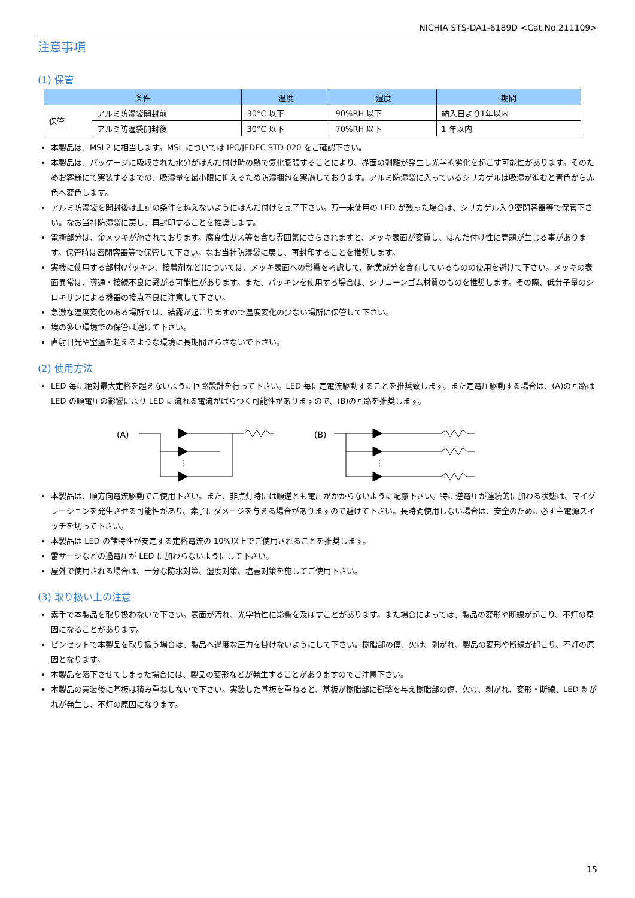NICHIA STS-DA1-6189D <Cat.No.211109>
注意事項
(1) 保管
| 条件 | | 温度 | 湿度 | 期間 |
| --- | --- | --- | --- | --- |
| 保管 | アルミ防湿袋開封前 | 30°C 以下 | 90%RH 以下 | 納入日より1年以内 |
| | アルミ防湿袋開封後 | 30°C 以下 | 70%RH 以下 | 1 年以内 |
本製品は、MSL2 に相当します。MSL については IPC/JEDEC STD-020 をご確認下さい。
本製品は、パッケージに吸収された水分がはんだ付け時の熱で気化膨張することにより、界面の剥離が発生し光学的劣化を起こす可能性があります。そのためお客様にて実装するまでの、吸湿量を最小限に抑えるため防湿梱包を実施しております。アルミ防湿袋に入っているシリカゲルは吸湿が進むと青色から赤色へ変色します。
アルミ防湿袋を開封後は上記の条件を越えないようにはんだ付けを完了下さい。万一未使用の LED が残った場合は、シリカゲル入り密閉容器等で保管下さい。なお当社防湿袋に戻し、再封印することを推奨します。
電極部分は、金メッキが施されております。腐食性ガス等を含む雰囲気にさらされますと、メッキ表面が変質し、はんだ付け性に問題が生じる事があります。保管時は密閉容器等で保管して下さい。なお当社防湿袋に戻し、再封印することを推奨します。
実機に使用する部材(パッキン、接着剤など)については、メッキ表面への影響を考慮して、硫黄成分を含有しているものの使用を避けて下さい。メッキの表面異常は、導通・接続不良に繋がる可能性があります。また、パッキンを使用する場合は、シリコーンゴム材質のものを推奨します。その際、低分子量のシロキサンによる機器の接点不良に注意して下さい。
急激な温度変化のある場所では、結露が起こりますので温度変化の少ない場所に保管して下さい。
埃の多い環境での保管は避けて下さい。
直射日光や室温を超えるような環境に長期間さらさないで下さい。
(2) 使用方法
LED 毎に絶対最大定格を超えないように回路設計を行って下さい。LED 毎に定電流駆動することを推奨致します。また定電圧駆動する場合は、(A)の回路は LED の順電圧の影響により LED に流れる電流がばらつく可能性がありますので、(B)の回路を推奨します。
(A)
⋮
(B)
⋮
本製品は、順方向電流駆動でご使用下さい。また、非点灯時には順逆とも電圧がかからないように配慮下さい。特に逆電圧が連続的に加わる状態は、マイグレーションを発生させる可能性があり、素子にダメージを与える場合がありますので避けて下さい。長時間使用しない場合は、安全のために必ず主電源スイッチを切って下さい。
本製品は LED の諸特性が安定する定格電流の 10%以上でご使用されることを推奨します。
雷サージなどの過電圧が LED に加わらないようにして下さい。
屋外で使用される場合は、十分な防水対策、湿度対策、塩害対策を施してご使用下さい。
(3) 取り扱い上の注意
素手で本製品を取り扱わないで下さい。表面が汚れ、光学特性に影響を及ぼすことがあります。また場合によっては、製品の変形や断線が起こり、不灯の原因になることがあります。
ピンセットで本製品を取り扱う場合は、製品へ過度な圧力を掛けないようにして下さい。樹脂部の傷、欠け、剥がれ、製品の変形や断線が起こり、不灯の原因となります。
本製品を落下させてしまった場合には、製品の変形などが発生することがありますのでご注意下さい。
本製品の実装後に基板は積み重ねしないで下さい。実装した基板を重ねると、基板が樹脂部に衝撃を与え樹脂部の傷、欠け、剥がれ、変形・断線、LED 剥がれが発生し、不灯の原因になります。
15